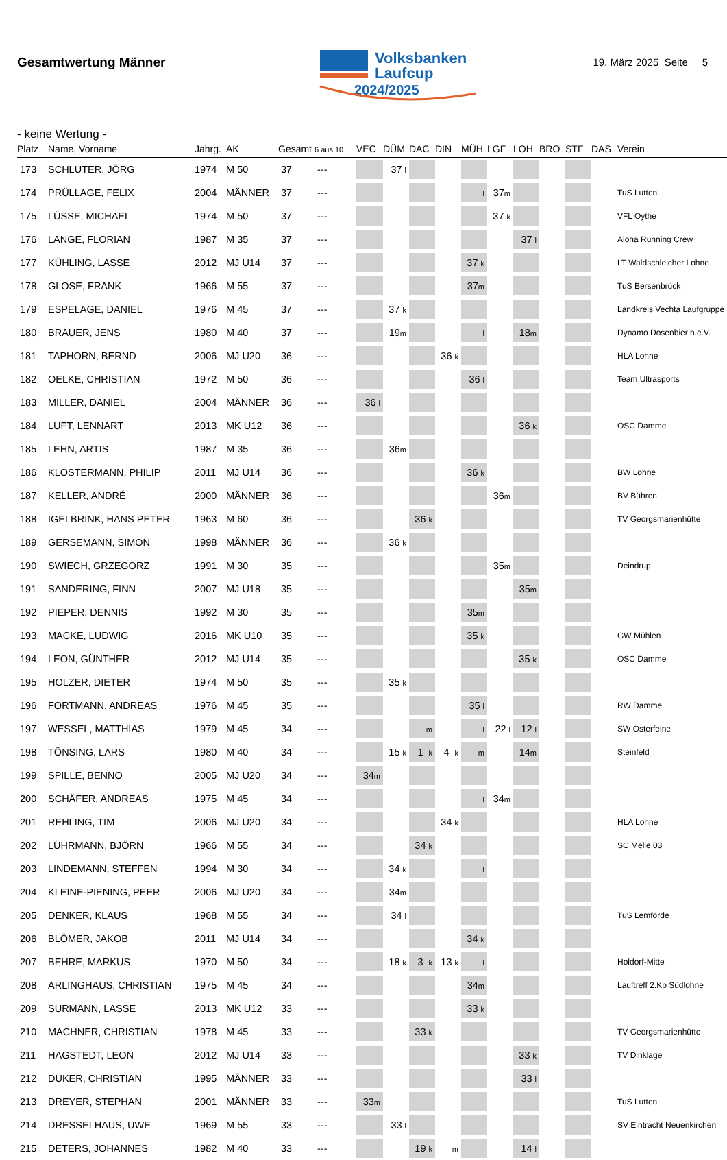Gesamtwertung Männer
Volksbanken
Laufcup
2024/2025
19. März 2025 Seite 5
- keine Wertung -
| Platz | Name, Vorname | Jahrg. | AK | Gesamt | 6 aus 10 | VEC | DÜM | DAC | DIN | MÜH | LGF | LOH | BRO | STF | DAS | Verein |
| --- | --- | --- | --- | --- | --- | --- | --- | --- | --- | --- | --- | --- | --- | --- | --- | --- |
| 173 | SCHLÜTER, JÖRG | 1974 | M 50 | 37 | --- | | 37 l | | | | | | | | | |
| 174 | PRÜLLAGE, FELIX | 2004 | MÄNNER | 37 | --- | | | | | l | 37 m | | | | | TuS Lutten |
| 175 | LÜSSE, MICHAEL | 1974 | M 50 | 37 | --- | | | | | | 37 k | | | | | VFL Oythe |
| 176 | LANGE, FLORIAN | 1987 | M 35 | 37 | --- | | | | | | | 37 l | | | | Aloha Running Crew |
| 177 | KÜHLING, LASSE | 2012 | MJ U14 | 37 | --- | | | | | 37 k | | | | | | LT Waldschleicher Lohne |
| 178 | GLOSE, FRANK | 1966 | M 55 | 37 | --- | | | | | 37 m | | | | | | TuS Bersenbrück |
| 179 | ESPELAGE, DANIEL | 1976 | M 45 | 37 | --- | | 37 k | | | | | | | | | Landkreis Vechta Laufgruppe |
| 180 | BRÄUER, JENS | 1980 | M 40 | 37 | --- | | 19 m | | | l | | 18 m | | | | Dynamo Dosenbier n.e.V. |
| 181 | TAPHORN, BERND | 2006 | MJ U20 | 36 | --- | | | | 36 k | | | | | | | HLA Lohne |
| 182 | OELKE, CHRISTIAN | 1972 | M 50 | 36 | --- | | | | | 36 l | | | | | | Team Ultrasports |
| 183 | MILLER, DANIEL | 2004 | MÄNNER | 36 | --- | 36 l | | | | | | | | | | |
| 184 | LUFT, LENNART | 2013 | MK U12 | 36 | --- | | | | | | | 36 k | | | | OSC Damme |
| 185 | LEHN, ARTIS | 1987 | M 35 | 36 | --- | | 36 m | | | | | | | | | |
| 186 | KLOSTERMANN, PHILIP | 2011 | MJ U14 | 36 | --- | | | | | 36 k | | | | | | BW Lohne |
| 187 | KELLER, ANDRÉ | 2000 | MÄNNER | 36 | --- | | | | | | 36 m | | | | | BV Bühren |
| 188 | IGELBRINK, HANS PETER | 1963 | M 60 | 36 | --- | | | 36 k | | | | | | | | TV Georgsmarienhütte |
| 189 | GERSEMANN, SIMON | 1998 | MÄNNER | 36 | --- | | 36 k | | | | | | | | | |
| 190 | SWIECH, GRZEGORZ | 1991 | M 30 | 35 | --- | | | | | | 35 m | | | | | Deindrup |
| 191 | SANDERING, FINN | 2007 | MJ U18 | 35 | --- | | | | | | | 35 m | | | | |
| 192 | PIEPER, DENNIS | 1992 | M 30 | 35 | --- | | | | | 35 m | | | | | | |
| 193 | MACKE, LUDWIG | 2016 | MK U10 | 35 | --- | | | | | 35 k | | | | | | GW Mühlen |
| 194 | LEON, GÜNTHER | 2012 | MJ U14 | 35 | --- | | | | | | | 35 k | | | | OSC Damme |
| 195 | HOLZER, DIETER | 1974 | M 50 | 35 | --- | | 35 k | | | | | | | | | |
| 196 | FORTMANN, ANDREAS | 1976 | M 45 | 35 | --- | | | | | 35 l | | | | | | RW Damme |
| 197 | WESSEL, MATTHIAS | 1979 | M 45 | 34 | --- | | | m | | l | 22 l | 12 l | | | | SW Osterfeine |
| 198 | TÖNSING, LARS | 1980 | M 40 | 34 | --- | | 15 k | 1 k | 4 k | m | | 14 m | | | | Steinfeld |
| 199 | SPILLE, BENNO | 2005 | MJ U20 | 34 | --- | 34 m | | | | | | | | | | |
| 200 | SCHÄFER, ANDREAS | 1975 | M 45 | 34 | --- | | | | | l | 34 m | | | | | |
| 201 | REHLING, TIM | 2006 | MJ U20 | 34 | --- | | | | 34 k | | | | | | | HLA Lohne |
| 202 | LÜHRMANN, BJÖRN | 1966 | M 55 | 34 | --- | | | 34 k | | | | | | | | SC Melle 03 |
| 203 | LINDEMANN, STEFFEN | 1994 | M 30 | 34 | --- | | 34 k | | | l | | | | | | |
| 204 | KLEINE-PIENING, PEER | 2006 | MJ U20 | 34 | --- | | 34 m | | | | | | | | | |
| 205 | DENKER, KLAUS | 1968 | M 55 | 34 | --- | | 34 l | | | | | | | | | TuS Lemförde |
| 206 | BLÖMER, JAKOB | 2011 | MJ U14 | 34 | --- | | | | | 34 k | | | | | | |
| 207 | BEHRE, MARKUS | 1970 | M 50 | 34 | --- | | 18 k | 3 k | 13 k | l | | | | | | Holdorf-Mitte |
| 208 | ARLINGHAUS, CHRISTIAN | 1975 | M 45 | 34 | --- | | | | | 34 m | | | | | | Lauftreff 2.Kp Südlohne |
| 209 | SURMANN, LASSE | 2013 | MK U12 | 33 | --- | | | | | 33 k | | | | | | |
| 210 | MACHNER, CHRISTIAN | 1978 | M 45 | 33 | --- | | | 33 k | | | | | | | | TV Georgsmarienhütte |
| 211 | HAGSTEDT, LEON | 2012 | MJ U14 | 33 | --- | | | | | | | 33 k | | | | TV Dinklage |
| 212 | DÜKER, CHRISTIAN | 1995 | MÄNNER | 33 | --- | | | | | | | 33 l | | | | |
| 213 | DREYER, STEPHAN | 2001 | MÄNNER | 33 | --- | 33 m | | | | | | | | | | TuS Lutten |
| 214 | DRESSELHAUS, UWE | 1969 | M 55 | 33 | --- | | 33 l | | | | | | | | | SV Eintracht Neuenkirchen |
| 215 | DETERS, JOHANNES | 1982 | M 40 | 33 | --- | | | 19 k | m | | | 14 l | | | | |